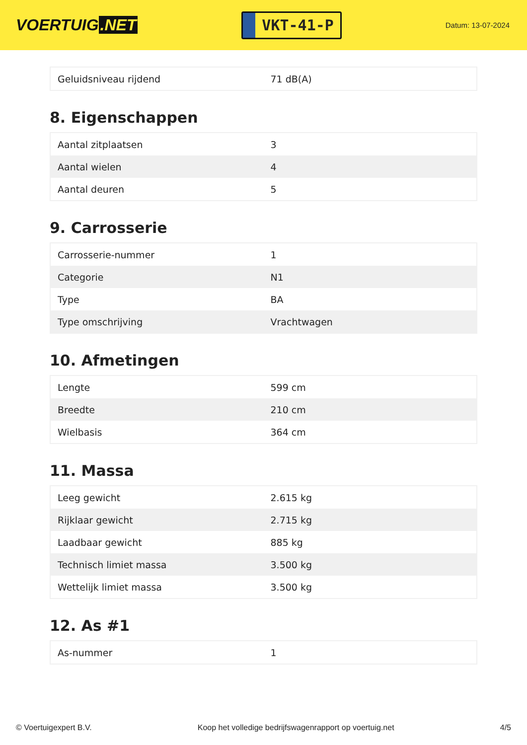VOERTUIG.NET
VKT-41-P
Datum: 13-07-2024
| Geluidsniveau rijdend | 71 dB(A) |
8. Eigenschappen
| Aantal zitplaatsen | 3 |
| Aantal wielen | 4 |
| Aantal deuren | 5 |
9. Carrosserie
| Carrosserie-nummer | 1 |
| Categorie | N1 |
| Type | BA |
| Type omschrijving | Vrachtwagen |
10. Afmetingen
| Lengte | 599 cm |
| Breedte | 210 cm |
| Wielbasis | 364 cm |
11. Massa
| Leeg gewicht | 2.615 kg |
| Rijklaar gewicht | 2.715 kg |
| Laadbaar gewicht | 885 kg |
| Technisch limiet massa | 3.500 kg |
| Wettelijk limiet massa | 3.500 kg |
12. As #1
| As-nummer | 1 |
© Voertuigexpert B.V. Koop het volledige bedrijfswagenrapport op voertuig.net 4/5